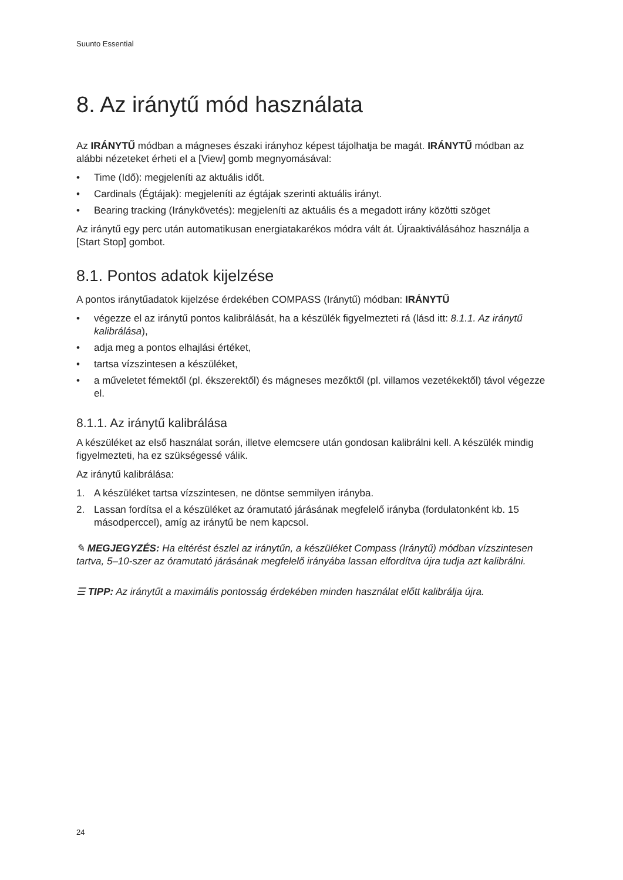Suunto Essential
8. Az iránytű mód használata
Az IRÁNYTŰ módban a mágneses északi irányhoz képest tájolhatja be magát. IRÁNYTŰ módban az alábbi nézeteket érheti el a [View] gomb megnyomásával:
• Time (Idő): megjeleníti az aktuális időt.
• Cardinals (Égtájak): megjeleníti az égtájak szerinti aktuális irányt.
• Bearing tracking (Iránykövetés): megjeleníti az aktuális és a megadott irány közötti szöget
Az iránytű egy perc után automatikusan energiatakarékos módra vált át. Újraaktiválásához használja a [Start Stop] gombot.
8.1. Pontos adatok kijelzése
A pontos iránytűadatok kijelzése érdekében COMPASS (Iránytű) módban: IRÁNYTŰ
• végezze el az iránytű pontos kalibrálását, ha a készülék figyelmezteti rá (lásd itt: 8.1.1. Az iránytű kalibrálása),
• adja meg a pontos elhajlási értéket,
• tartsa vízszintesen a készüléket,
• a műveletet fémektől (pl. ékszerektől) és mágneses mezőktől (pl. villamos vezetékektől) távol végezze el.
8.1.1. Az iránytű kalibrálása
A készüléket az első használat során, illetve elemcsere után gondosan kalibrálni kell. A készülék mindig figyelmezteti, ha ez szükségessé válik.
Az iránytű kalibrálása:
1. A készüléket tartsa vízszintesen, ne döntse semmilyen irányba.
2. Lassan fordítsa el a készüléket az óramutató járásának megfelelő irányba (fordulatonként kb. 15 másodperccel), amíg az iránytű be nem kapcsol.
✎ MEGJEGYZÉS: Ha eltérést észlel az iránytűn, a készüléket Compass (Iránytű) módban vízszintesen tartva, 5–10-szer az óramutató járásának megfelelő irányába lassan elfordítva újra tudja azt kalibrálni.
☰ TIPP: Az iránytűt a maximális pontosság érdekében minden használat előtt kalibrálja újra.
24